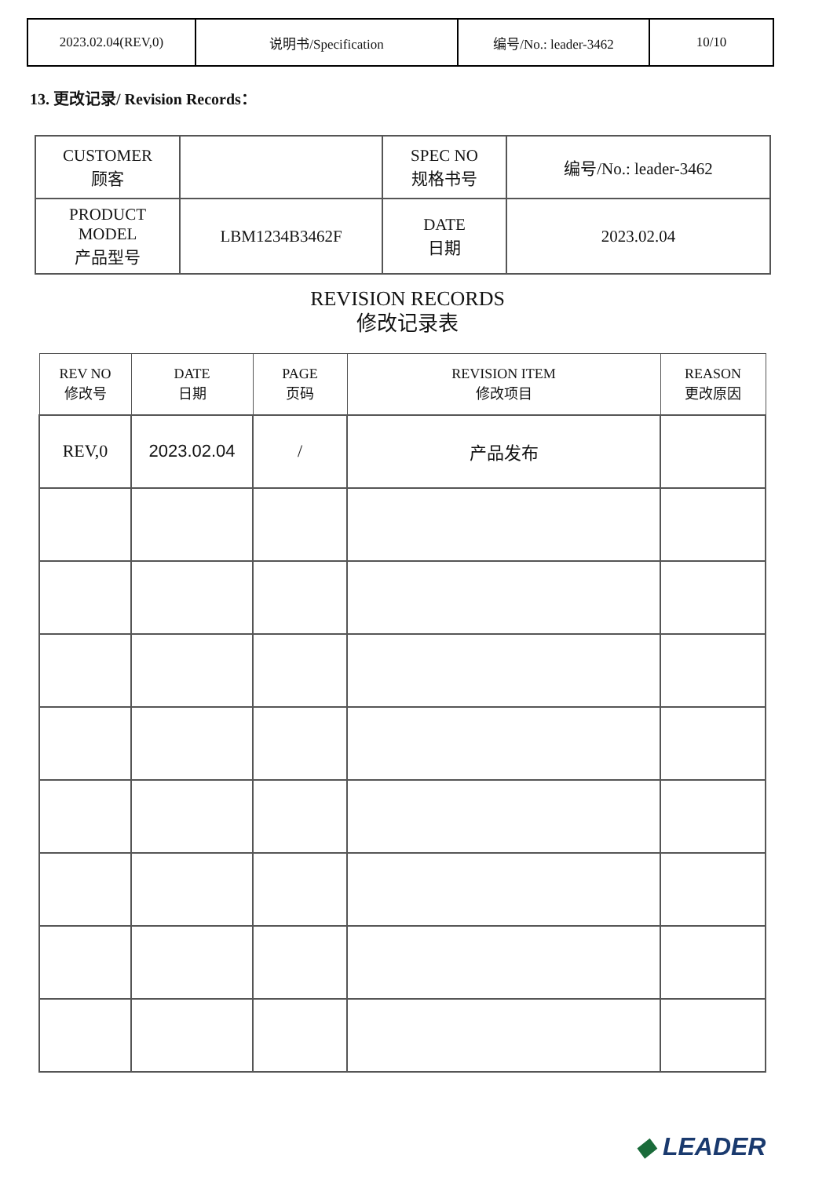| 2023.02.04(REV,0) | 说明书/Specification | 编号/No.: leader-3462 | 10/10 |
13. 更改记录/ Revision Records：
| CUSTOMER 顾客 | | SPEC NO 规格书号 | 编号/No.: leader-3462 |
| PRODUCT MODEL 产品型号 | LBM1234B3462F | DATE 日期 | 2023.02.04 |
REVISION RECORDS
修改记录表
| REV NO 修改号 | DATE 日期 | PAGE 页码 | REVISION ITEM 修改项目 | REASON 更改原因 |
| --- | --- | --- | --- | --- |
| REV,0 | 2023.02.04 | / | 产品发布 | |
◆ LEADER